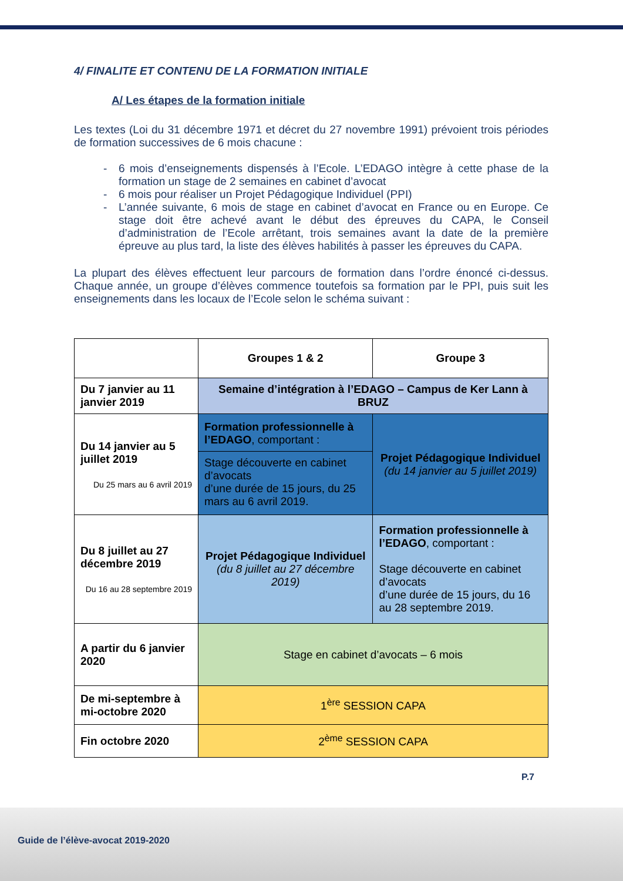4/ FINALITE ET CONTENU DE LA FORMATION INITIALE
A/ Les étapes de la formation initiale
Les textes (Loi du 31 décembre 1971 et décret du 27 novembre 1991) prévoient trois périodes de formation successives de 6 mois chacune :
- 6 mois d’enseignements dispensés à l’Ecole. L’EDAGO intègre à cette phase de la formation un stage de 2 semaines en cabinet d’avocat
- 6 mois pour réaliser un Projet Pédagogique Individuel (PPI)
- L’année suivante, 6 mois de stage en cabinet d’avocat en France ou en Europe. Ce stage doit être achevé avant le début des épreuves du CAPA, le Conseil d’administration de l’Ecole arrêtant, trois semaines avant la date de la première épreuve au plus tard, la liste des élèves habilités à passer les épreuves du CAPA.
La plupart des élèves effectuent leur parcours de formation dans l’ordre énoncé ci-dessus. Chaque année, un groupe d’élèves commence toutefois sa formation par le PPI, puis suit les enseignements dans les locaux de l’Ecole selon le schéma suivant :
| | Groupes 1 & 2 | Groupe 3 |
| --- | --- | --- |
| Du 7 janvier au 11 janvier 2019 | Semaine d’intégration à l’EDAGO – Campus de Ker Lann à BRUZ | |
| Du 14 janvier au 5 juillet 2019 Du 25 mars au 6 avril 2019 | Formation professionnelle à l’EDAGO , comportant : Stage découverte en cabinet d’avocats d’une durée de 15 jours, du 25 mars au 6 avril 2019. | Projet Pédagogique Individuel (du 14 janvier au 5 juillet 2019) |
| Du 8 juillet au 27 décembre 2019 Du 16 au 28 septembre 2019 | Projet Pédagogique Individuel (du 8 juillet au 27 décembre 2019) | Formation professionnelle à l’EDAGO , comportant : Stage découverte en cabinet d’avocats d’une durée de 15 jours, du 16 au 28 septembre 2019. |
| A partir du 6 janvier 2020 | Stage en cabinet d’avocats – 6 mois | |
| De mi-septembre à mi-octobre 2020 | 1<sup>ère</sup> SESSION CAPA | |
| Fin octobre 2020 | 2<sup>ème</sup> SESSION CAPA | |
P.7
Guide de l’élève-avocat 2019-2020